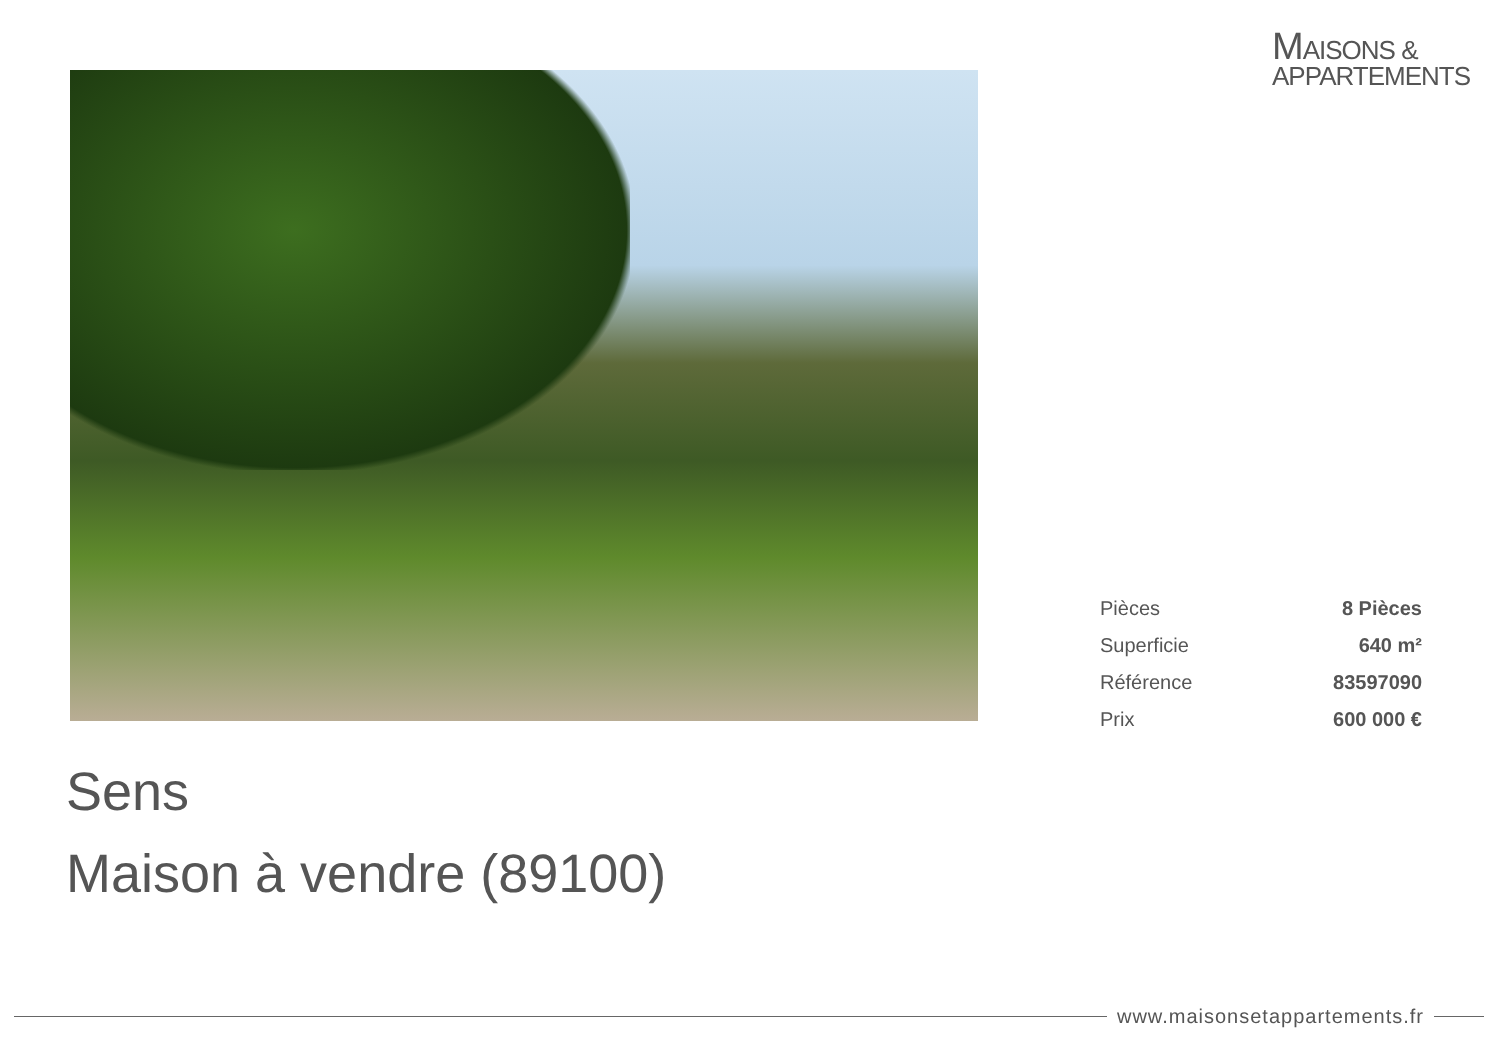MAISONS &
APPARTEMENTS
| Pièces | 8 Pièces |
| Superficie | 640 m² |
| Référence | 83597090 |
| Prix | 600 000 € |
Sens
Maison à vendre (89100)
www.maisonsetappartements.fr